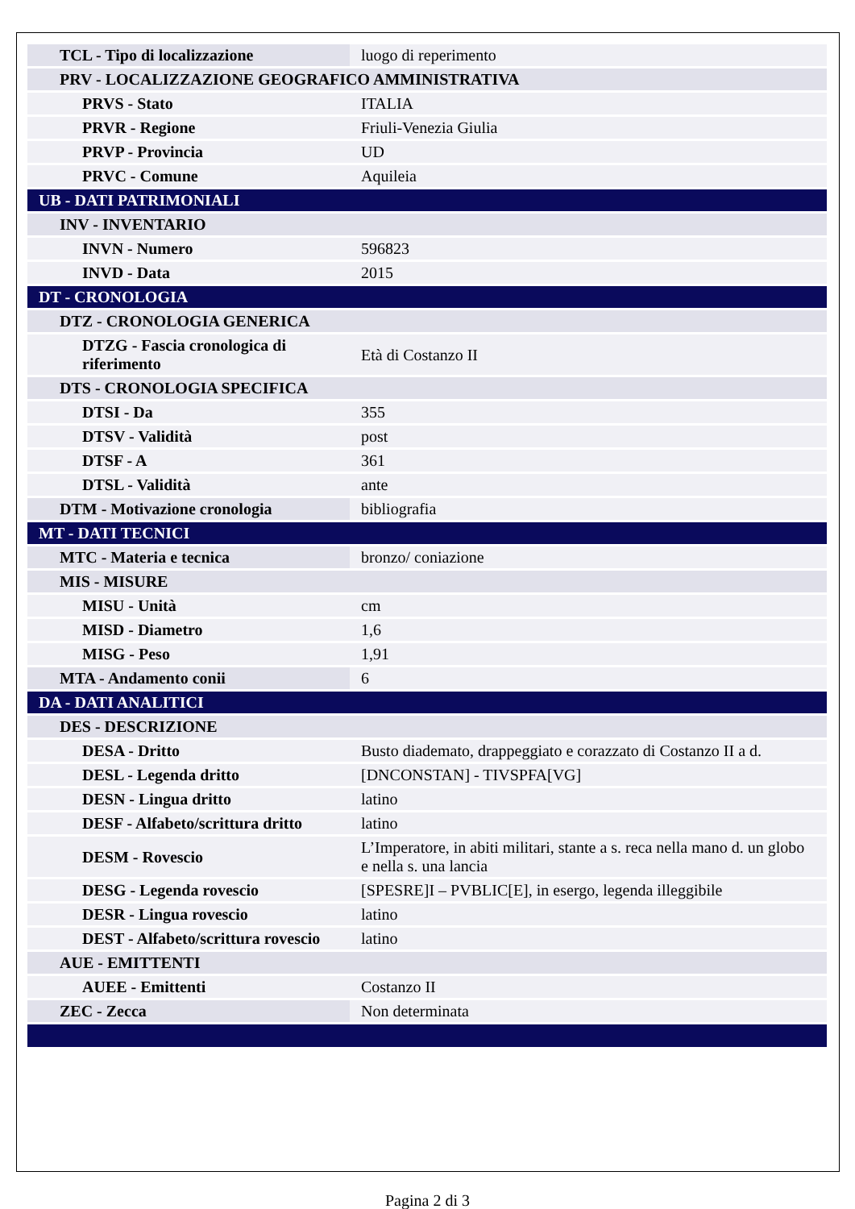| TCL - Tipo di localizzazione | luogo di reperimento |
| PRV - LOCALIZZAZIONE GEOGRAFICO AMMINISTRATIVA | |
| PRVS - Stato | ITALIA |
| PRVR - Regione | Friuli-Venezia Giulia |
| PRVP - Provincia | UD |
| PRVC - Comune | Aquileia |
| UB - DATI PATRIMONIALI | |
| INV - INVENTARIO | |
| INVN - Numero | 596823 |
| INVD - Data | 2015 |
| DT - CRONOLOGIA | |
| DTZ - CRONOLOGIA GENERICA | |
| DTZG - Fascia cronologica di riferimento | Età di Costanzo II |
| DTS - CRONOLOGIA SPECIFICA | |
| DTSI - Da | 355 |
| DTSV - Validità | post |
| DTSF - A | 361 |
| DTSL - Validità | ante |
| DTM - Motivazione cronologia | bibliografia |
| MT - DATI TECNICI | |
| MTC - Materia e tecnica | bronzo/ coniazione |
| MIS - MISURE | |
| MISU - Unità | cm |
| MISD - Diametro | 1,6 |
| MISG - Peso | 1,91 |
| MTA - Andamento conii | 6 |
| DA - DATI ANALITICI | |
| DES - DESCRIZIONE | |
| DESA - Dritto | Busto diademato, drappeggiato e corazzato di Costanzo II a d. |
| DESL - Legenda dritto | [DNCONSTAN] - TIVSPFA[VG] |
| DESN - Lingua dritto | latino |
| DESF - Alfabeto/scrittura dritto | latino |
| DESM - Rovescio | L’Imperatore, in abiti militari, stante a s. reca nella mano d. un globo e nella s. una lancia |
| DESG - Legenda rovescio | [SPESRE]I – PVBLIC[E], in esergo, legenda illeggibile |
| DESR - Lingua rovescio | latino |
| DEST - Alfabeto/scrittura rovescio | latino |
| AUE - EMITTENTI | |
| AUEE - Emittenti | Costanzo II |
| ZEC - Zecca | Non determinata |
Pagina 2 di 3